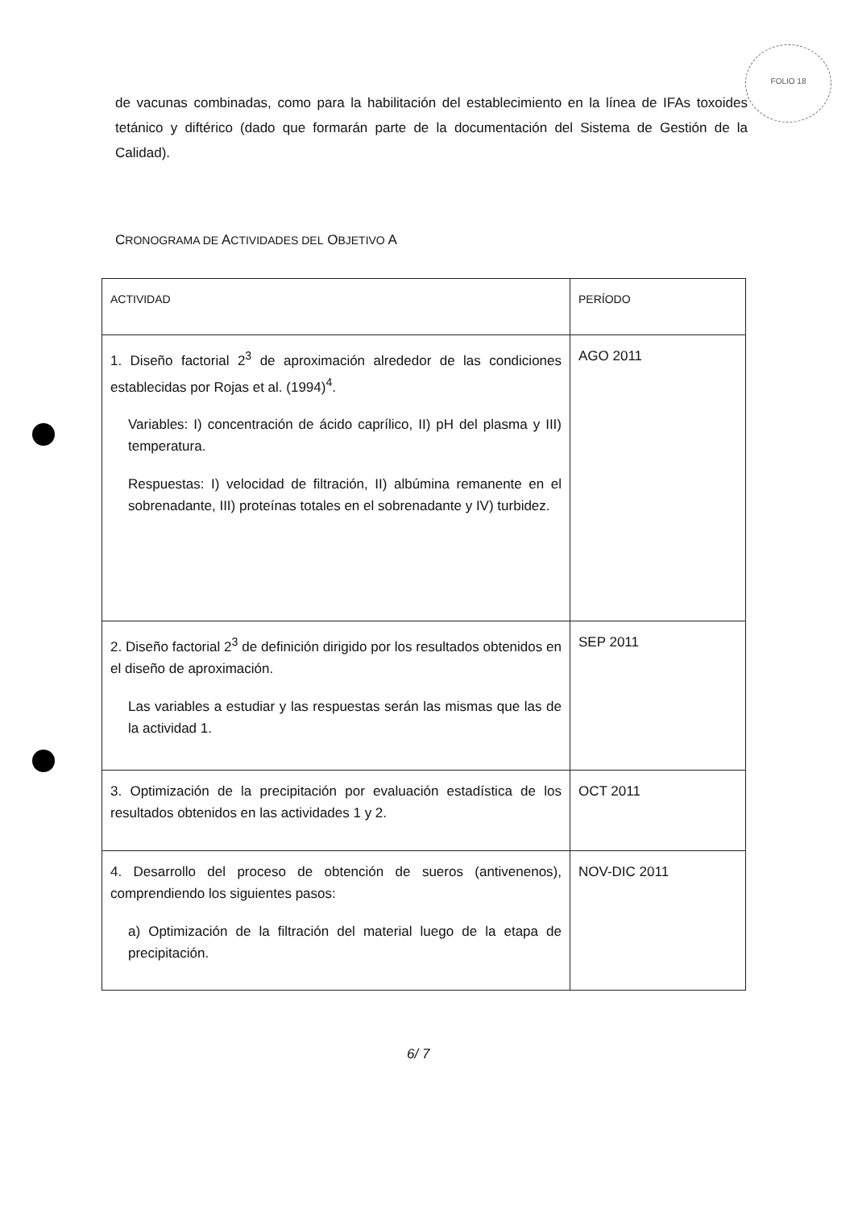FOLIO 18
de vacunas combinadas, como para la habilitación del establecimiento en la línea de IFAs toxoides tetánico y diftérico (dado que formarán parte de la documentación del Sistema de Gestión de la Calidad).
CRONOGRAMA DE ACTIVIDADES DEL OBJETIVO A
| ACTIVIDAD | PERÍODO |
| --- | --- |
| 1. Diseño factorial 2<sup>3</sup> de aproximación alrededor de las condiciones establecidas por Rojas et al. (1994)<sup>4</sup>. Variables: I) concentración de ácido caprílico, II) pH del plasma y III) temperatura. Respuestas: I) velocidad de filtración, II) albúmina remanente en el sobrenadante, III) proteínas totales en el sobrenadante y IV) turbidez. | AGO 2011 |
| 2. Diseño factorial 2<sup>3</sup> de definición dirigido por los resultados obtenidos en el diseño de aproximación. Las variables a estudiar y las respuestas serán las mismas que las de la actividad 1. | SEP 2011 |
| 3. Optimización de la precipitación por evaluación estadística de los resultados obtenidos en las actividades 1 y 2. | OCT 2011 |
| 4. Desarrollo del proceso de obtención de sueros (antivenenos), comprendiendo los siguientes pasos: a) Optimización de la filtración del material luego de la etapa de precipitación. | NOV-DIC 2011 |
6/ 7